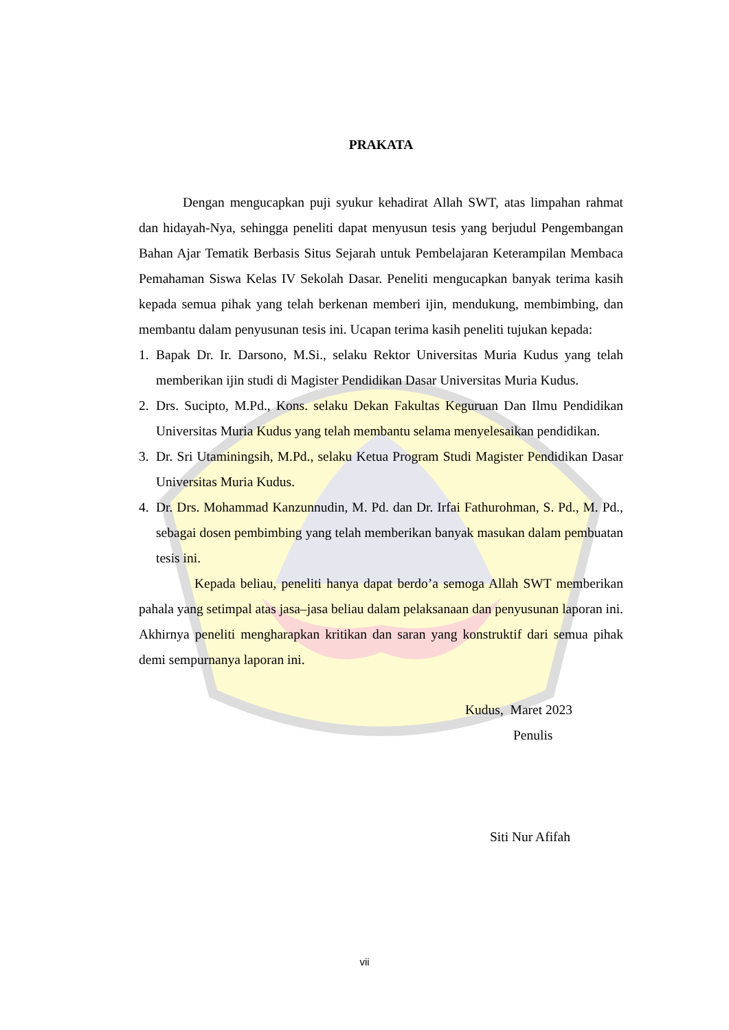PRAKATA
Dengan mengucapkan puji syukur kehadirat Allah SWT, atas limpahan rahmat dan hidayah-Nya, sehingga peneliti dapat menyusun tesis yang berjudul Pengembangan Bahan Ajar Tematik Berbasis Situs Sejarah untuk Pembelajaran Keterampilan Membaca Pemahaman Siswa Kelas IV Sekolah Dasar. Peneliti mengucapkan banyak terima kasih kepada semua pihak yang telah berkenan memberi ijin, mendukung, membimbing, dan membantu dalam penyusunan tesis ini. Ucapan terima kasih peneliti tujukan kepada:
1. Bapak Dr. Ir. Darsono, M.Si., selaku Rektor Universitas Muria Kudus yang telah memberikan ijin studi di Magister Pendidikan Dasar Universitas Muria Kudus.
2. Drs. Sucipto, M.Pd., Kons. selaku Dekan Fakultas Keguruan Dan Ilmu Pendidikan Universitas Muria Kudus yang telah membantu selama menyelesaikan pendidikan.
3. Dr. Sri Utaminingsih, M.Pd., selaku Ketua Program Studi Magister Pendidikan Dasar Universitas Muria Kudus.
4. Dr. Drs. Mohammad Kanzunnudin, M. Pd. dan Dr. Irfai Fathurohman, S. Pd., M. Pd., sebagai dosen pembimbing yang telah memberikan banyak masukan dalam pembuatan tesis ini.
Kepada beliau, peneliti hanya dapat berdo’a semoga Allah SWT memberikan pahala yang setimpal atas jasa–jasa beliau dalam pelaksanaan dan penyusunan laporan ini. Akhirnya peneliti mengharapkan kritikan dan saran yang konstruktif dari semua pihak demi sempurnanya laporan ini.
Kudus, Maret 2023
Penulis
Siti Nur Afifah
vii